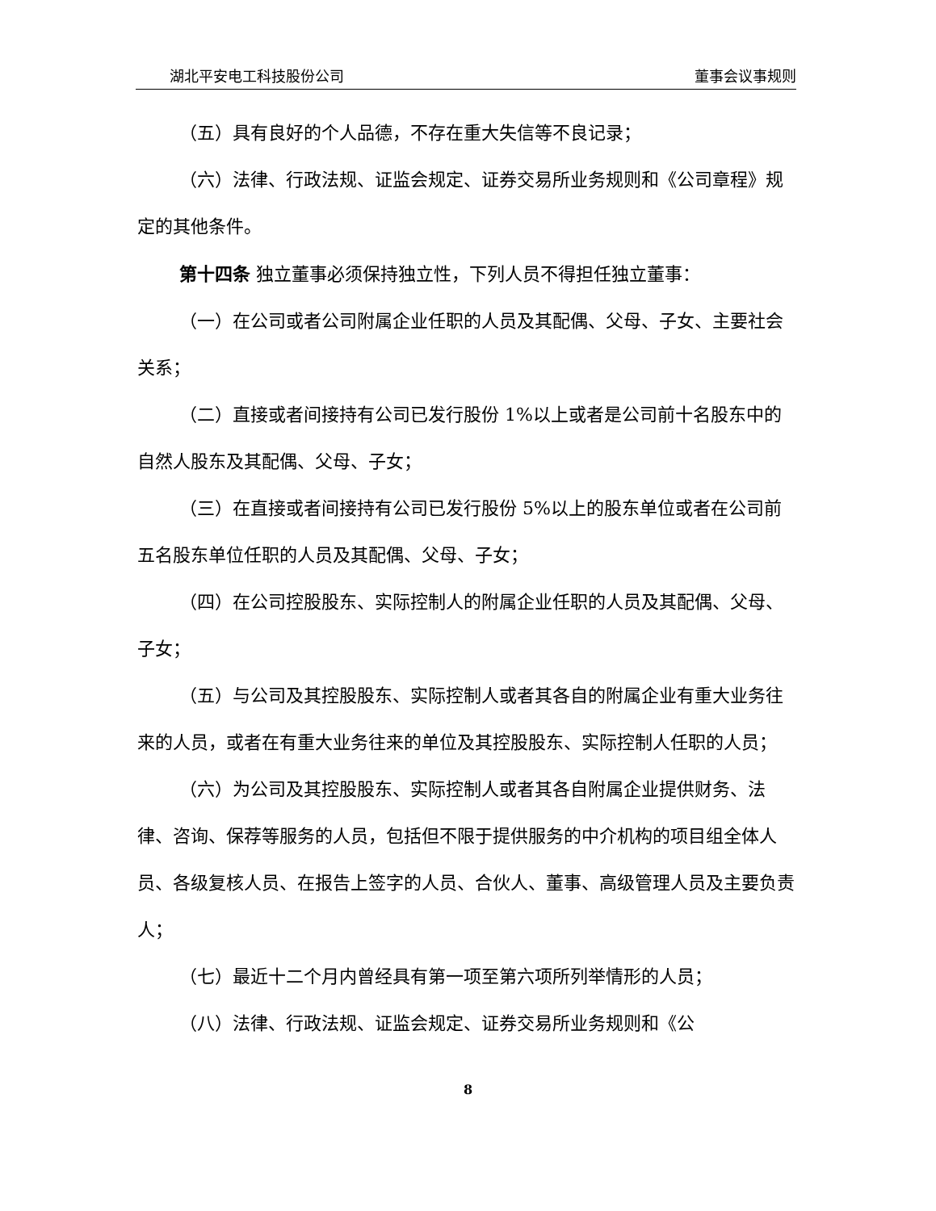湖北平安电工科技股份公司 董事会议事规则
（五）具有良好的个人品德，不存在重大失信等不良记录；
（六）法律、行政法规、证监会规定、证券交易所业务规则和《公司章程》规定的其他条件。
第十四条 独立董事必须保持独立性，下列人员不得担任独立董事：
（一）在公司或者公司附属企业任职的人员及其配偶、父母、子女、主要社会关系；
（二）直接或者间接持有公司已发行股份 1%以上或者是公司前十名股东中的自然人股东及其配偶、父母、子女；
（三）在直接或者间接持有公司已发行股份 5%以上的股东单位或者在公司前五名股东单位任职的人员及其配偶、父母、子女；
（四）在公司控股股东、实际控制人的附属企业任职的人员及其配偶、父母、子女；
（五）与公司及其控股股东、实际控制人或者其各自的附属企业有重大业务往来的人员，或者在有重大业务往来的单位及其控股股东、实际控制人任职的人员；
（六）为公司及其控股股东、实际控制人或者其各自附属企业提供财务、法律、咨询、保荐等服务的人员，包括但不限于提供服务的中介机构的项目组全体人员、各级复核人员、在报告上签字的人员、合伙人、董事、高级管理人员及主要负责人；
（七）最近十二个月内曾经具有第一项至第六项所列举情形的人员；
（八）法律、行政法规、证监会规定、证券交易所业务规则和《公
8